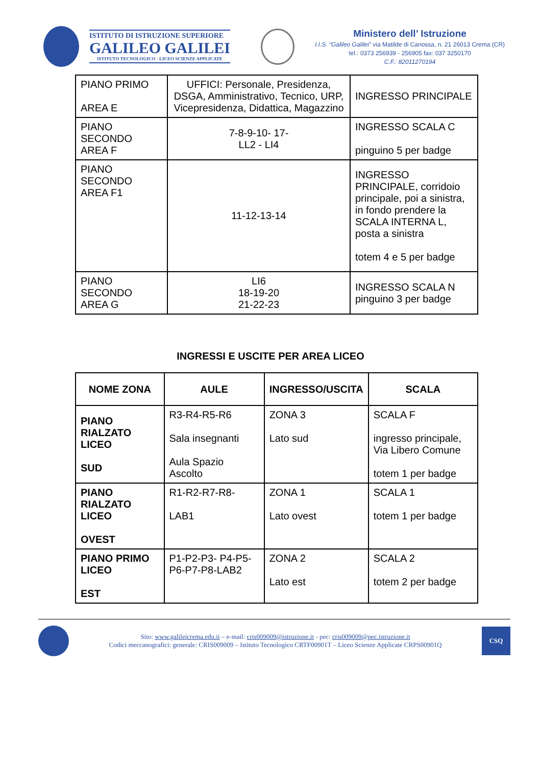ISTITUTO DI ISTRUZIONE SUPERIORE
GALILEO GALILEI
ISTITUTO TECNOLOGICO - LICEO SCIENZE APPLICATE
Ministero dell’ Istruzione
I.I.S. “Galileo Galilei” via Matilde di Canossa, n. 21 26013 Crema (CR)
tel.: 0373 256939 - 256905 fax: 037 3250170
C.F.: 82011270194
| PIANO PRIMO AREA E | UFFICI: Personale, Presidenza, DSGA, Amministrativo, Tecnico, URP, Vicepresidenza, Didattica, Magazzino | INGRESSO PRINCIPALE |
| PIANO SECONDO AREA F | 7-8-9-10- 17- LL2 - LI4 | INGRESSO SCALA C pinguino 5 per badge |
| PIANO SECONDO AREA F1 | 11-12-13-14 | INGRESSO PRINCIPALE, corridoio principale, poi a sinistra, in fondo prendere la SCALA INTERNA L, posta a sinistra totem 4 e 5 per badge |
| PIANO SECONDO AREA G | LI6 18-19-20 21-22-23 | INGRESSO SCALA N pinguino 3 per badge |
INGRESSI E USCITE PER AREA LICEO
| NOME ZONA | AULE | INGRESSO/USCITA | SCALA |
| --- | --- | --- | --- |
| PIANO RIALZATO LICEO SUD | R3-R4-R5-R6 Sala insegnanti Aula Spazio Ascolto | ZONA 3 Lato sud | SCALA F ingresso principale, Via Libero Comune totem 1 per badge |
| PIANO RIALZATO LICEO OVEST | R1-R2-R7-R8- LAB1 | ZONA 1 Lato ovest | SCALA 1 totem 1 per badge |
| PIANO PRIMO LICEO EST | P1-P2-P3- P4-P5-P6-P7-P8-LAB2 | ZONA 2 Lato est | SCALA 2 totem 2 per badge |
Sito: www.galileicrema.edu.it – e-mail: cris009009@istruzione.it - pec: cris009009@pec.istruzione.it
Codici meccanografici: generale: CRIS009009 – Istituto Tecnologico CRTF00901T – Liceo Scienze Applicate CRPS00901Q
CSQ